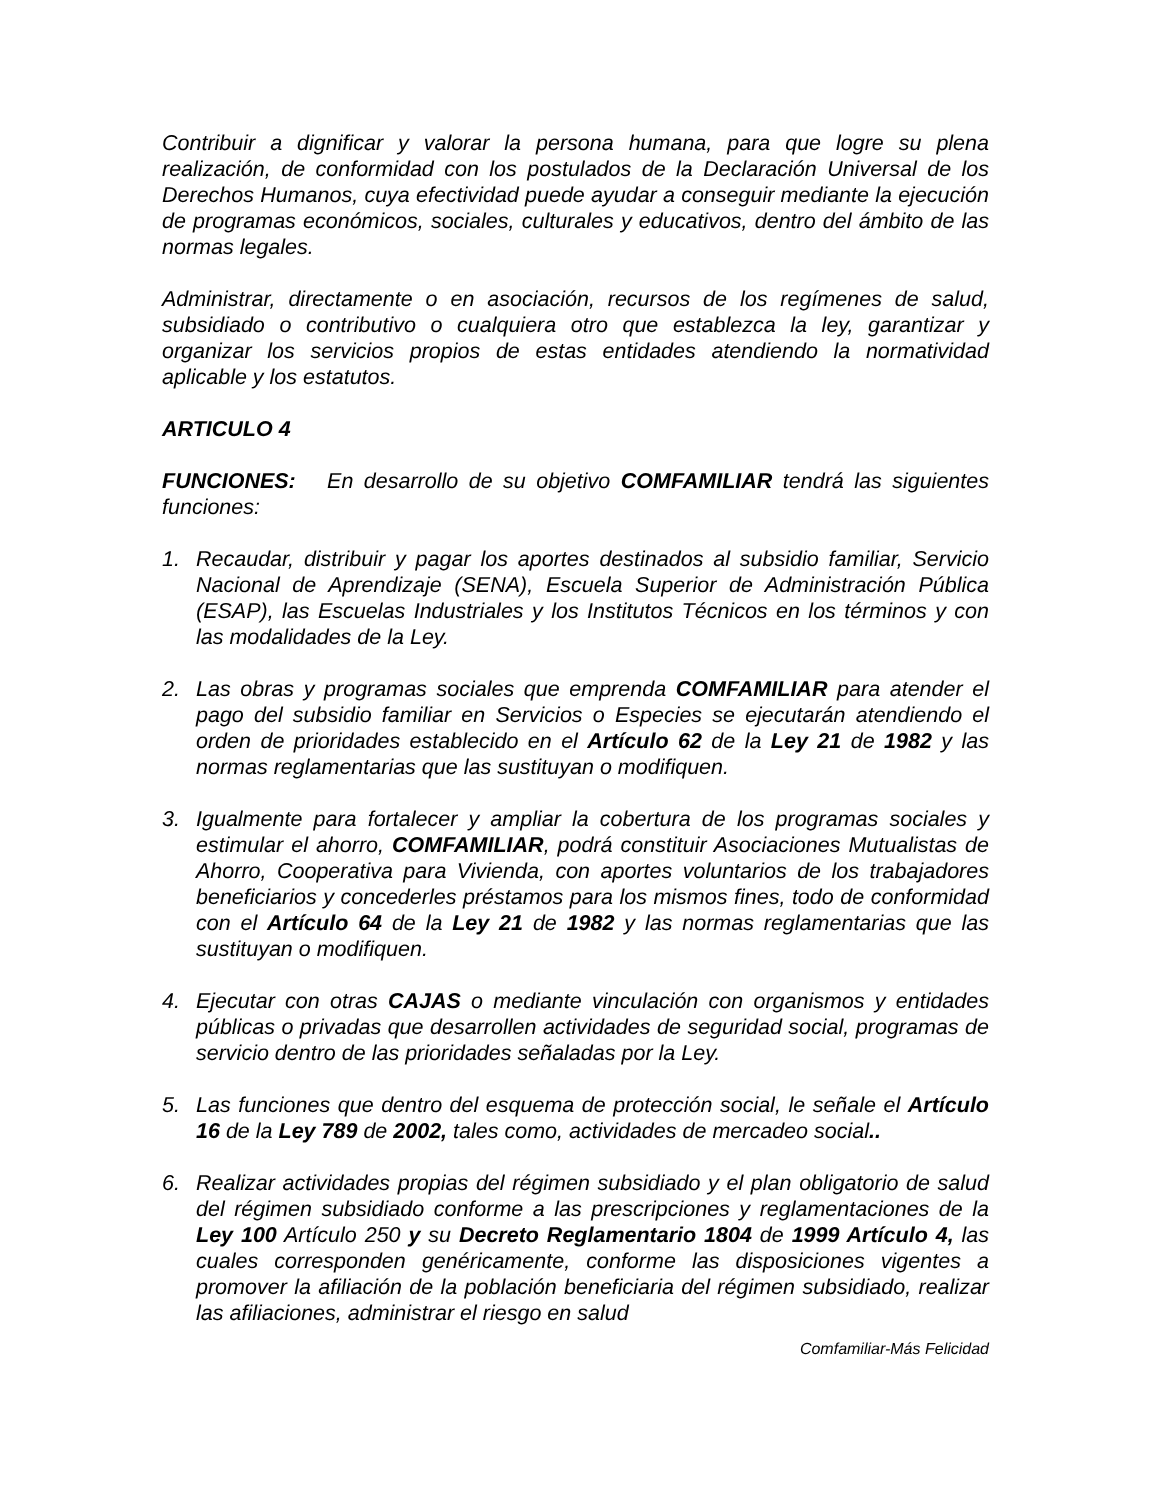Contribuir a dignificar y valorar la persona humana, para que logre su plena realización, de conformidad con los postulados de la Declaración Universal de los Derechos Humanos, cuya efectividad puede ayudar a conseguir mediante la ejecución de programas económicos, sociales, culturales y educativos, dentro del ámbito de las normas legales.
Administrar, directamente o en asociación, recursos de los regímenes de salud, subsidiado o contributivo o cualquiera otro que establezca la ley, garantizar y organizar los servicios propios de estas entidades atendiendo la normatividad aplicable y los estatutos.
ARTICULO 4
FUNCIONES: En desarrollo de su objetivo COMFAMILIAR tendrá las siguientes funciones:
1. Recaudar, distribuir y pagar los aportes destinados al subsidio familiar, Servicio Nacional de Aprendizaje (SENA), Escuela Superior de Administración Pública (ESAP), las Escuelas Industriales y los Institutos Técnicos en los términos y con las modalidades de la Ley.
2. Las obras y programas sociales que emprenda COMFAMILIAR para atender el pago del subsidio familiar en Servicios o Especies se ejecutarán atendiendo el orden de prioridades establecido en el Artículo 62 de la Ley 21 de 1982 y las normas reglamentarias que las sustituyan o modifiquen.
3. Igualmente para fortalecer y ampliar la cobertura de los programas sociales y estimular el ahorro, COMFAMILIAR, podrá constituir Asociaciones Mutualistas de Ahorro, Cooperativa para Vivienda, con aportes voluntarios de los trabajadores beneficiarios y concederles préstamos para los mismos fines, todo de conformidad con el Artículo 64 de la Ley 21 de 1982 y las normas reglamentarias que las sustituyan o modifiquen.
4. Ejecutar con otras CAJAS o mediante vinculación con organismos y entidades públicas o privadas que desarrollen actividades de seguridad social, programas de servicio dentro de las prioridades señaladas por la Ley.
5. Las funciones que dentro del esquema de protección social, le señale el Artículo 16 de la Ley 789 de 2002, tales como, actividades de mercadeo social..
6. Realizar actividades propias del régimen subsidiado y el plan obligatorio de salud del régimen subsidiado conforme a las prescripciones y reglamentaciones de la Ley 100 Artículo 250 y su Decreto Reglamentario 1804 de 1999 Artículo 4, las cuales corresponden genéricamente, conforme las disposiciones vigentes a promover la afiliación de la población beneficiaria del régimen subsidiado, realizar las afiliaciones, administrar el riesgo en salud
Comfamiliar-Más Felicidad